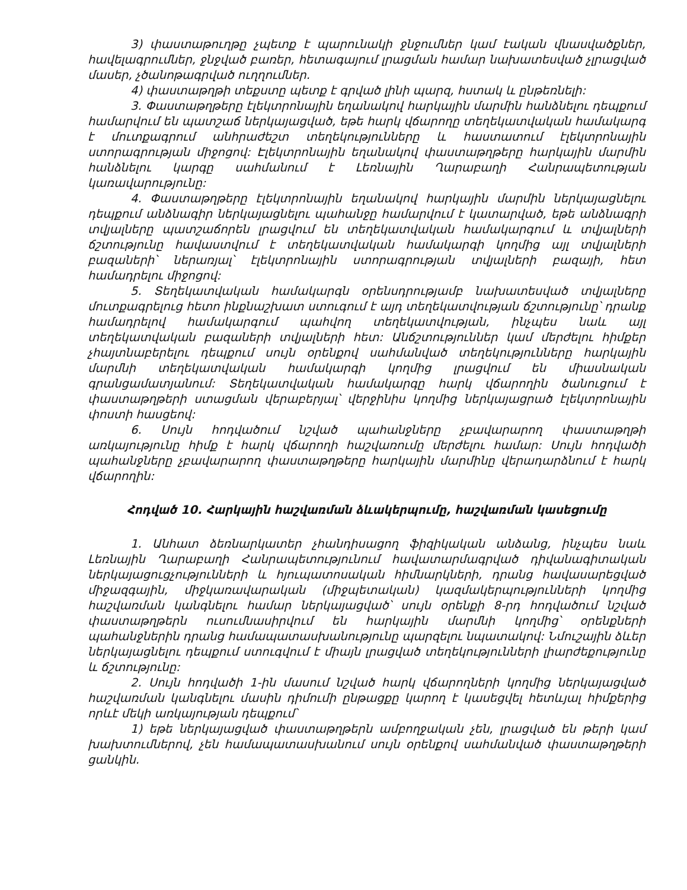3) փաստաթուղթը չպետք է պարունակի ջնջումներ կամ էական վնասվածքներ, հավելագրումներ, ջնջված բառեր, հետագայում լրացման համար նախատեսված չլրացված մասեր, չծանոթագրված ուղղումներ.
4) փաստաթղթի տեքստը պետք է գրված լինի պարզ, հստակ և ընթեռնելի:
3. Փաստաթղթերը էլեկտրոնային եղանակով հարկային մարմին հանձնելու դեպքում համարվում են պատշաճ ներկայացված, եթե հարկ վճարողը տեղեկատվական համակարգ է մուտքագրում անհրաժեշտ տեղեկությունները և հաստատում էլեկտրոնային ստորագրության միջոցով: Էլեկտրոնային եղանակով փաստաթղթերը հարկային մարմին հանձնելու կարգը սահմանում է Լեռնային Ղարաբաղի Հանրապետության կառավարությունը:
4. Փաստաթղթերը էլեկտրոնային եղանակով հարկային մարմին ներկայացնելու դեպքում անձնագիր ներկայացնելու պահանջը համարվում է կատարված, եթե անձնագրի տվյալները պատշաճորեն լրացվում են տեղեկատվական համակարգում և տվյալների ճշտությունը հավաստվում է տեղեկատվական համակարգի կողմից այլ տվյալների բազաների՝ ներառյալ՝ էլեկտրոնային ստորագրության տվյալների բազայի, հետ համադրելու միջոցով:
5. Տեղեկատվական համակարգն օրենսդրությամբ նախատեսված տվյալները մուտքագրելուց հետո ինքնաշխատ ստուգում է այդ տեղեկատվության ճշտությունը՝ դրանք համադրելով համակարգում պահվող տեղեկատվության, ինչպես նաև այլ տեղեկատվական բազաների տվյալների հետ: Անճշտություններ կամ մերժելու հիմքեր չհայտնաբերելու դեպքում սույն օրենքով սահմանված տեղեկությունները հարկային մարմնի տեղեկատվական համակարգի կողմից լրացվում են միասնական գրանցամատյանում: Տեղեկատվական համակարգը հարկ վճարողին ծանուցում է փաստաթղթերի ստացման վերաբերյալ՝ վերջինիս կողմից ներկայացրած էլեկտրոնային փոստի հասցեով:
6. Սույն հոդվածում նշված պահանջները չբավարարող փաստաթղթի առկայությունը հիմք է հարկ վճարողի հաշվառումը մերժելու համար: Սույն հոդվածի պահանջները չբավարարող փաստաթղթերը հարկային մարմինը վերադարձնում է հարկ վճարողին:
Հոդված 10. Հարկային հաշվառման ձևակերպումը, հաշվառման կասեցումը
1. Անհատ ձեռնարկատեր չհանդիսացող ֆիզիկական անձանց, ինչպես նաև Լեռնային Ղարաբաղի Հանրապետությունում հավատարմագրված դիվանագիտական ներկայացուցչությունների և հյուպատոսական հիմնարկների, դրանց հավասարեցված միջազգային, միջկառավարական (միջպետական) կազմակերպությունների կողմից հաշվառման կանգնելու համար ներկայացված՝ սույն օրենքի 8-րդ հոդվածում նշված փաստաթղթերն ուսումնասիրվում են հարկային մարմնի կողմից՝ օրենքների պահանջներին դրանց համապատասխանությունը պարզելու նպատակով: Նմուշային ձևեր ներկայացնելու դեպքում ստուգվում է միայն լրացված տեղեկությունների լիարժեքությունը և ճշտությունը:
2. Սույն հոդվածի 1-ին մասում նշված հարկ վճարողների կողմից ներկայացված հաշվառման կանգնելու մասին դիմումի ընթացքը կարող է կասեցվել հետևյալ հիմքերից որևէ մեկի առկայության դեպքում՝
1) եթե ներկայացված փաստաթղթերն ամբողջական չեն, լրացված են թերի կամ խախտումներով, չեն համապատասխանում սույն օրենքով սահմանված փաստաթղթերի ցանկին.